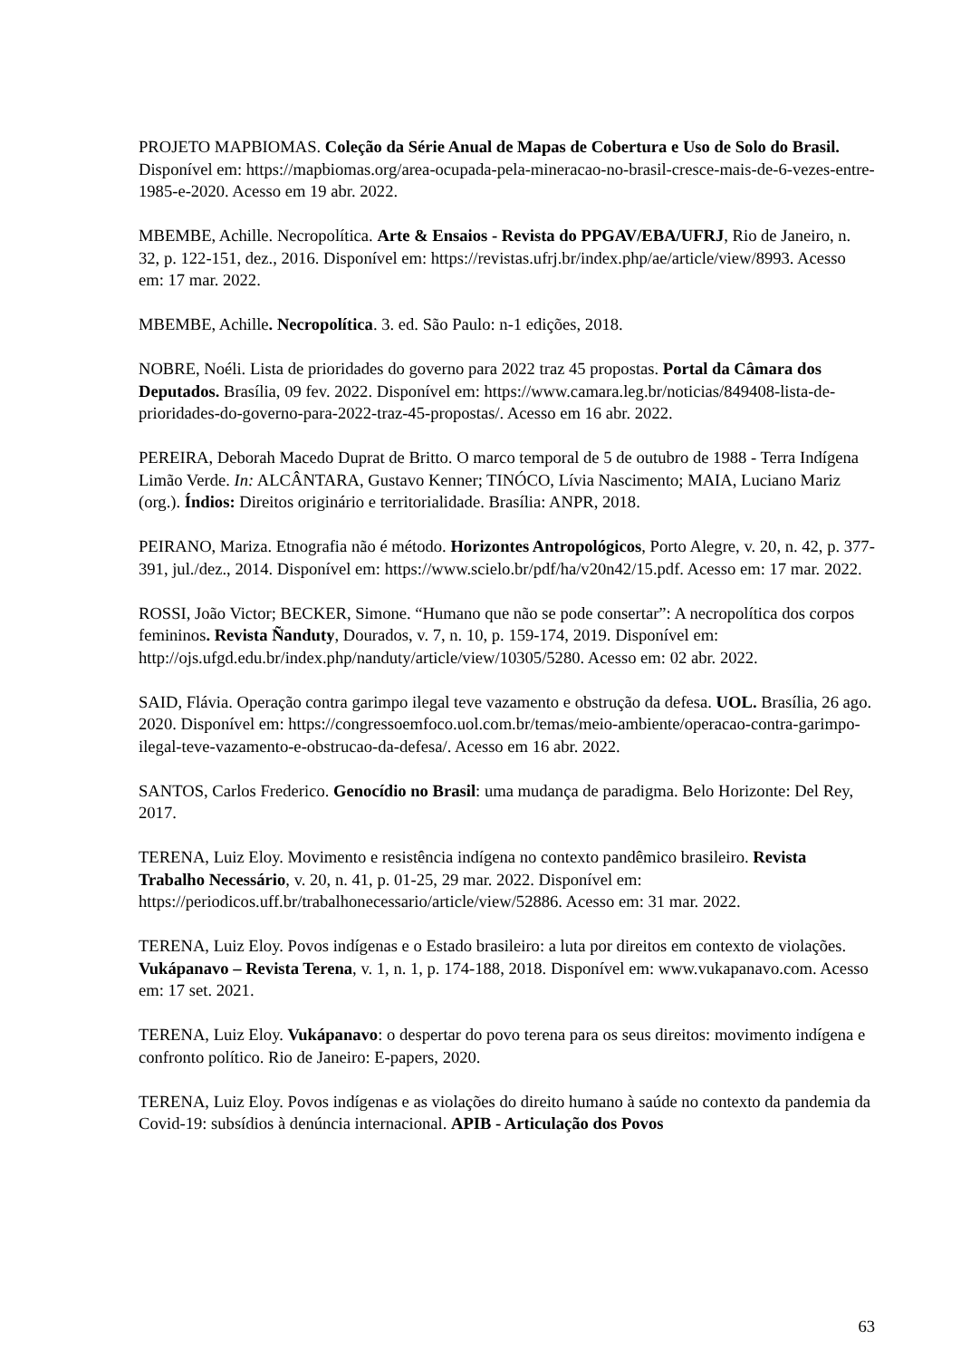PROJETO MAPBIOMAS. Coleção da Série Anual de Mapas de Cobertura e Uso de Solo do Brasil. Disponível em: https://mapbiomas.org/area-ocupada-pela-mineracao-no-brasil-cresce-mais-de-6-vezes-entre-1985-e-2020. Acesso em 19 abr. 2022.
MBEMBE, Achille. Necropolítica. Arte & Ensaios - Revista do PPGAV/EBA/UFRJ, Rio de Janeiro, n. 32, p. 122-151, dez., 2016. Disponível em: https://revistas.ufrj.br/index.php/ae/article/view/8993. Acesso em: 17 mar. 2022.
MBEMBE, Achille. Necropolítica. 3. ed. São Paulo: n-1 edições, 2018.
NOBRE, Noéli. Lista de prioridades do governo para 2022 traz 45 propostas. Portal da Câmara dos Deputados. Brasília, 09 fev. 2022. Disponível em: https://www.camara.leg.br/noticias/849408-lista-de-prioridades-do-governo-para-2022-traz-45-propostas/. Acesso em 16 abr. 2022.
PEREIRA, Deborah Macedo Duprat de Britto. O marco temporal de 5 de outubro de 1988 - Terra Indígena Limão Verde. In: ALCÂNTARA, Gustavo Kenner; TINÓCO, Lívia Nascimento; MAIA, Luciano Mariz (org.). Índios: Direitos originário e territorialidade. Brasília: ANPR, 2018.
PEIRANO, Mariza. Etnografia não é método. Horizontes Antropológicos, Porto Alegre, v. 20, n. 42, p. 377-391, jul./dez., 2014. Disponível em: https://www.scielo.br/pdf/ha/v20n42/15.pdf. Acesso em: 17 mar. 2022.
ROSSI, João Victor; BECKER, Simone. “Humano que não se pode consertar”: A necropolítica dos corpos femininos. Revista Ñanduty, Dourados, v. 7, n. 10, p. 159-174, 2019. Disponível em: http://ojs.ufgd.edu.br/index.php/nanduty/article/view/10305/5280. Acesso em: 02 abr. 2022.
SAID, Flávia. Operação contra garimpo ilegal teve vazamento e obstrução da defesa. UOL. Brasília, 26 ago. 2020. Disponível em: https://congressoemfoco.uol.com.br/temas/meio-ambiente/operacao-contra-garimpo-ilegal-teve-vazamento-e-obstrucao-da-defesa/. Acesso em 16 abr. 2022.
SANTOS, Carlos Frederico. Genocídio no Brasil: uma mudança de paradigma. Belo Horizonte: Del Rey, 2017.
TERENA, Luiz Eloy. Movimento e resistência indígena no contexto pandêmico brasileiro. Revista Trabalho Necessário, v. 20, n. 41, p. 01-25, 29 mar. 2022. Disponível em: https://periodicos.uff.br/trabalhonecessario/article/view/52886. Acesso em: 31 mar. 2022.
TERENA, Luiz Eloy. Povos indígenas e o Estado brasileiro: a luta por direitos em contexto de violações. Vukápanavo – Revista Terena, v. 1, n. 1, p. 174-188, 2018. Disponível em: www.vukapanavo.com. Acesso em: 17 set. 2021.
TERENA, Luiz Eloy. Vukápanavo: o despertar do povo terena para os seus direitos: movimento indígena e confronto político. Rio de Janeiro: E-papers, 2020.
TERENA, Luiz Eloy. Povos indígenas e as violações do direito humano à saúde no contexto da pandemia da Covid-19: subsídios à denúncia internacional. APIB - Articulação dos Povos
63